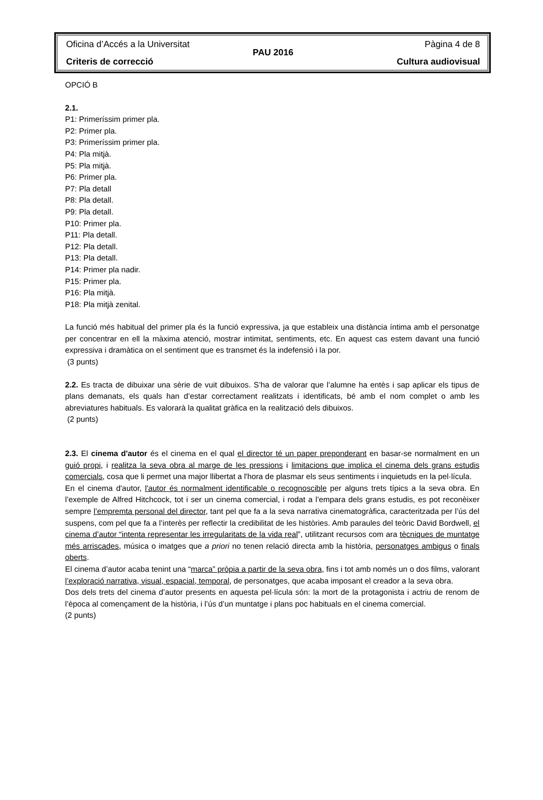Oficina d’Accés a la Universitat Pàgina 4 de 8
PAU 2016
Criteris de correcció Cultura audiovisual
OPCIÓ B
2.1.
P1: Primeríssim primer pla.
P2: Primer pla.
P3: Primeríssim primer pla.
P4: Pla mitjà.
P5: Pla mitjà.
P6: Primer pla.
P7: Pla detall
P8: Pla detall.
P9: Pla detall.
P10: Primer pla.
P11: Pla detall.
P12: Pla detall.
P13: Pla detall.
P14: Primer pla nadir.
P15: Primer pla.
P16: Pla mitjà.
P18: Pla mitjà zenital.
La funció més habitual del primer pla és la funció expressiva, ja que estableix una distància íntima amb el personatge per concentrar en ell la màxima atenció, mostrar intimitat, sentiments, etc. En aquest cas estem davant una funció expressiva i dramàtica on el sentiment que es transmet és la indefensió i la por.
(3 punts)
2.2. Es tracta de dibuixar una sèrie de vuit dibuixos. S’ha de valorar que l’alumne ha entès i sap aplicar els tipus de plans demanats, els quals han d’estar correctament realitzats i identificats, bé amb el nom complet o amb les abreviatures habituals. Es valorarà la qualitat gràfica en la realització dels dibuixos.
(2 punts)
2.3. El cinema d'autor és el cinema en el qual el director té un paper preponderant en basar-se normalment en un guió propi, i realitza la seva obra al marge de les pressions i limitacions que implica el cinema dels grans estudis comercials, cosa que li permet una major llibertat a l'hora de plasmar els seus sentiments i inquietuds en la pel·lícula.
En el cinema d'autor, l'autor és normalment identificable o recognoscible per alguns trets típics a la seva obra. En l’exemple de Alfred Hitchcock, tot i ser un cinema comercial, i rodat a l’empara dels grans estudis, es pot reconèixer sempre l’empremta personal del director, tant pel que fa a la seva narrativa cinematogràfica, caracteritzada per l’ús del suspens, com pel que fa a l’interès per reflectir la credibilitat de les històries. Amb paraules del teòric David Bordwell, el cinema d’autor “intenta representar les irregularitats de la vida real”, utilitzant recursos com ara tècniques de muntatge més arriscades, música o imatges que a priori no tenen relació directa amb la història, personatges ambigus o finals oberts.
El cinema d’autor acaba tenint una “marca” pròpia a partir de la seva obra, fins i tot amb només un o dos films, valorant l’exploració narrativa, visual, espacial, temporal, de personatges, que acaba imposant el creador a la seva obra.
Dos dels trets del cinema d’autor presents en aquesta pel·lícula són: la mort de la protagonista i actriu de renom de l’època al començament de la història, i l’ús d’un muntatge i plans poc habituals en el cinema comercial.
(2 punts)